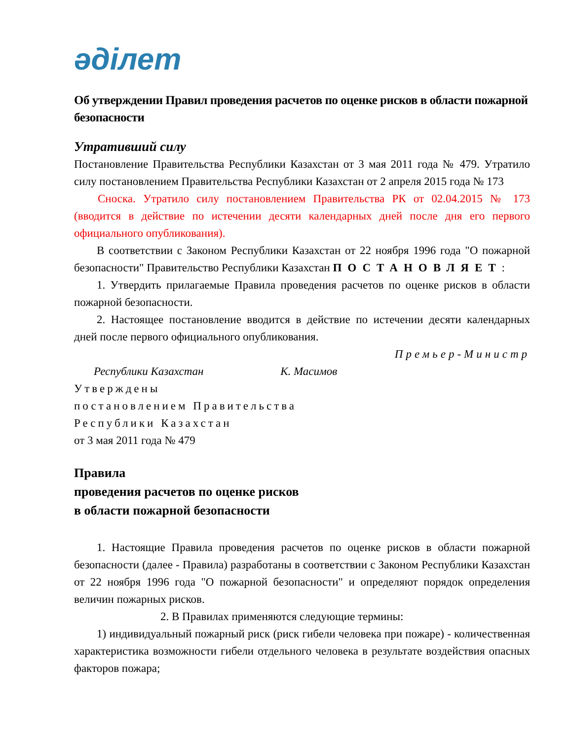әділет
Об утверждении Правил проведения расчетов по оценке рисков в области пожарной безопасности
Утративший силу
Постановление Правительства Республики Казахстан от 3 мая 2011 года № 479. Утратило силу постановлением Правительства Республики Казахстан от 2 апреля 2015 года № 173
Сноска. Утратило силу постановлением Правительства РК от 02.04.2015 № 173 (вводится в действие по истечении десяти календарных дней после дня его первого официального опубликования).
В соответствии с Законом Республики Казахстан от 22 ноября 1996 года "О пожарной безопасности" Правительство Республики Казахстан ПОСТАНОВЛЯЕТ:
1. Утвердить прилагаемые Правила проведения расчетов по оценке рисков в области пожарной безопасности.
2. Настоящее постановление вводится в действие по истечении десяти календарных дней после первого официального опубликования.
Премьер-Министр
Республики Казахстан К. Масимов
Утверждены
постановлением Правительства
Республики Казахстан
от 3 мая 2011 года № 479
Правила
проведения расчетов по оценке рисков
в области пожарной безопасности
1. Настоящие Правила проведения расчетов по оценке рисков в области пожарной безопасности (далее - Правила) разработаны в соответствии с Законом Республики Казахстан от 22 ноября 1996 года "О пожарной безопасности" и определяют порядок определения величин пожарных рисков.
2. В Правилах применяются следующие термины:
1) индивидуальный пожарный риск (риск гибели человека при пожаре) - количественная характеристика возможности гибели отдельного человека в результате воздействия опасных факторов пожара;